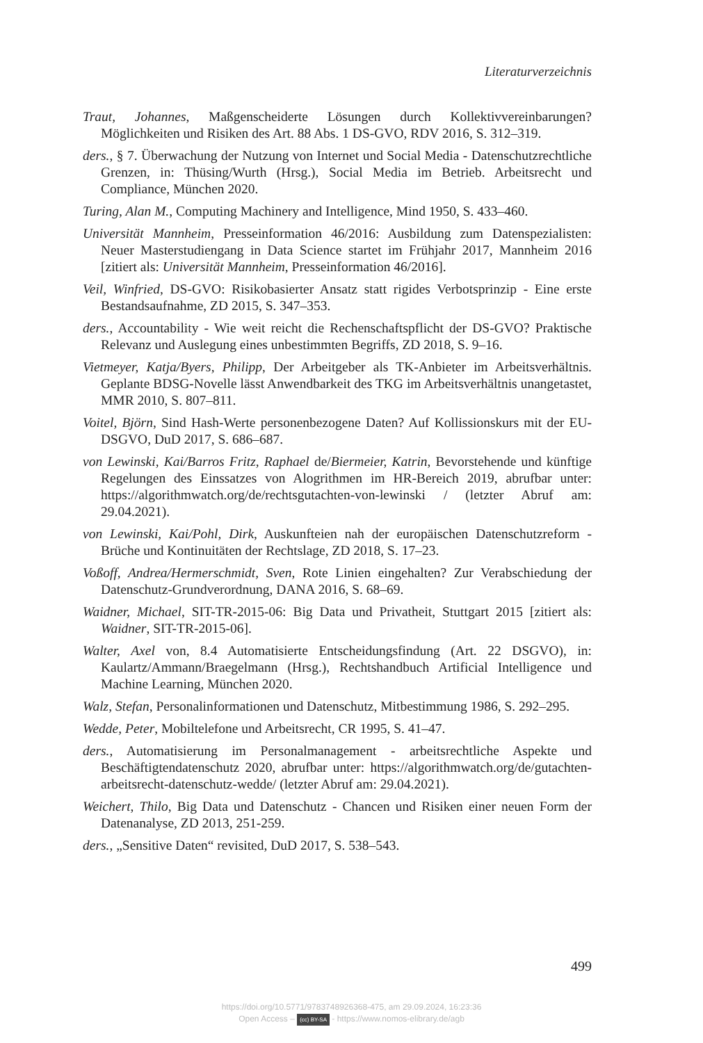Literaturverzeichnis
Traut, Johannes, Maßgenscheiderte Lösungen durch Kollektivvereinbarungen? Möglichkeiten und Risiken des Art. 88 Abs. 1 DS-GVO, RDV 2016, S. 312–319.
ders., § 7. Überwachung der Nutzung von Internet und Social Media - Datenschutzrechtliche Grenzen, in: Thüsing/Wurth (Hrsg.), Social Media im Betrieb. Arbeitsrecht und Compliance, München 2020.
Turing, Alan M., Computing Machinery and Intelligence, Mind 1950, S. 433–460.
Universität Mannheim, Presseinformation 46/2016: Ausbildung zum Datenspezialisten: Neuer Masterstudiengang in Data Science startet im Frühjahr 2017, Mannheim 2016 [zitiert als: Universität Mannheim, Presseinformation 46/2016].
Veil, Winfried, DS-GVO: Risikobasierter Ansatz statt rigides Verbotsprinzip - Eine erste Bestandsaufnahme, ZD 2015, S. 347–353.
ders., Accountability - Wie weit reicht die Rechenschaftspflicht der DS-GVO? Praktische Relevanz und Auslegung eines unbestimmten Begriffs, ZD 2018, S. 9–16.
Vietmeyer, Katja/Byers, Philipp, Der Arbeitgeber als TK-Anbieter im Arbeitsverhältnis. Geplante BDSG-Novelle lässt Anwendbarkeit des TKG im Arbeitsverhältnis unangetastet, MMR 2010, S. 807–811.
Voitel, Björn, Sind Hash-Werte personenbezogene Daten? Auf Kollissionskurs mit der EU-DSGVO, DuD 2017, S. 686–687.
von Lewinski, Kai/Barros Fritz, Raphael de/Biermeier, Katrin, Bevorstehende und künftige Regelungen des Einssatzes von Alogrithmen im HR-Bereich 2019, abrufbar unter: https://algorithmwatch.org/de/rechtsgutachten-von-lewinski / (letzter Abruf am: 29.04.2021).
von Lewinski, Kai/Pohl, Dirk, Auskunfteien nah der europäischen Datenschutzreform - Brüche und Kontinuitäten der Rechtslage, ZD 2018, S. 17–23.
Voßoff, Andrea/Hermerschmidt, Sven, Rote Linien eingehalten? Zur Verabschiedung der Datenschutz-Grundverordnung, DANA 2016, S. 68–69.
Waidner, Michael, SIT-TR-2015-06: Big Data und Privatheit, Stuttgart 2015 [zitiert als: Waidner, SIT-TR-2015-06].
Walter, Axel von, 8.4 Automatisierte Entscheidungsfindung (Art. 22 DSGVO), in: Kaulartz/Ammann/Braegelmann (Hrsg.), Rechtshandbuch Artificial Intelligence und Machine Learning, München 2020.
Walz, Stefan, Personalinformationen und Datenschutz, Mitbestimmung 1986, S. 292–295.
Wedde, Peter, Mobiltelefone und Arbeitsrecht, CR 1995, S. 41–47.
ders., Automatisierung im Personalmanagement - arbeitsrechtliche Aspekte und Beschäftigtendatenschutz 2020, abrufbar unter: https://algorithmwatch.org/de/gutachten-arbeitsrecht-datenschutz-wedde/ (letzter Abruf am: 29.04.2021).
Weichert, Thilo, Big Data und Datenschutz - Chancen und Risiken einer neuen Form der Datenanalyse, ZD 2013, 251-259.
ders., „Sensitive Daten“ revisited, DuD 2017, S. 538–543.
499
https://doi.org/10.5771/9783748926368-475, am 29.09.2024, 16:23:36
Open Access – (cc) BY-SA - https://www.nomos-elibrary.de/agb